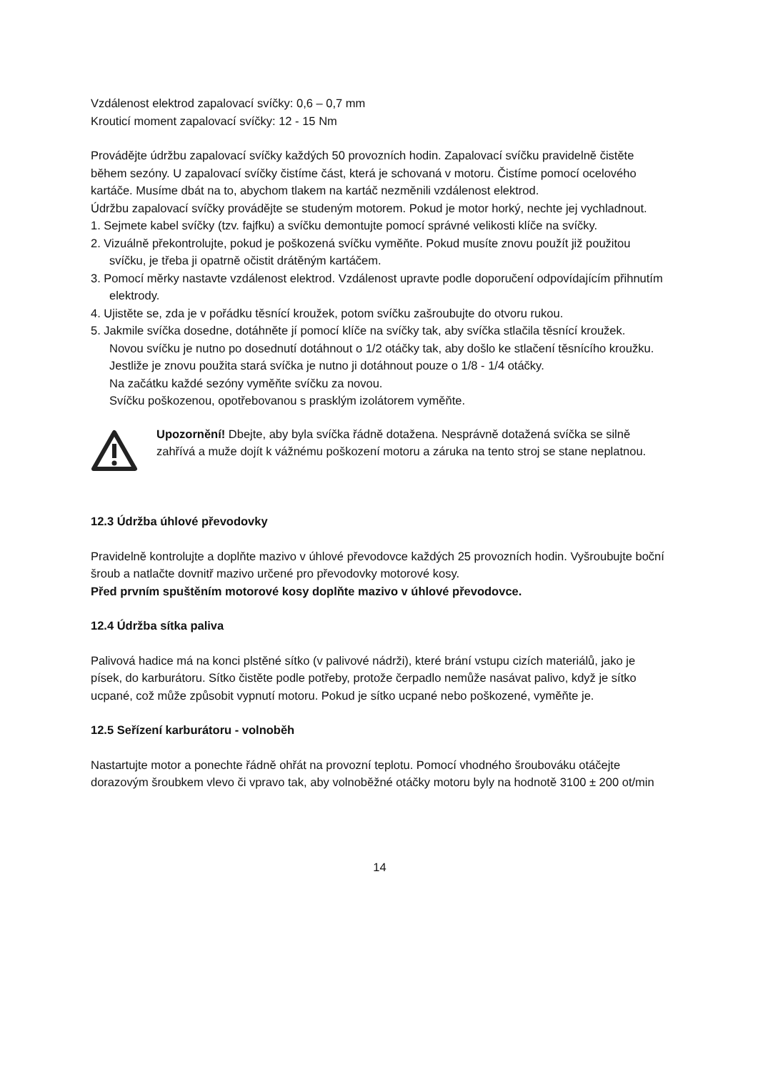Vzdálenost elektrod zapalovací svíčky: 0,6 – 0,7 mm
Krouticí moment zapalovací svíčky: 12 - 15 Nm
Provádějte údržbu zapalovací svíčky každých 50 provozních hodin. Zapalovací svíčku pravidelně čistěte během sezóny. U zapalovací svíčky čistíme část, která je schovaná v motoru. Čistíme pomocí ocelového kartáče. Musíme dbát na to, abychom tlakem na kartáč nezměnili vzdálenost elektrod.
Údržbu zapalovací svíčky provádějte se studeným motorem. Pokud je motor horký, nechte jej vychladnout.
1. Sejmete kabel svíčky (tzv. fajfku) a svíčku demontujte pomocí správné velikosti klíče na svíčky.
2. Vizuálně překontrolujte, pokud je poškozená svíčku vyměňte. Pokud musíte znovu použít již použitou svíčku, je třeba ji opatrně očistit drátěným kartáčem.
3. Pomocí měrky nastavte vzdálenost elektrod. Vzdálenost upravte podle doporučení odpovídajícím přihnutím elektrody.
4. Ujistěte se, zda je v pořádku těsnící kroužek, potom svíčku zašroubujte do otvoru rukou.
5. Jakmile svíčka dosedne, dotáhněte jí pomocí klíče na svíčky tak, aby svíčka stlačila těsnící kroužek.
Novou svíčku je nutno po dosednutí dotáhnout o 1/2 otáčky tak, aby došlo ke stlačení těsnícího kroužku.
Jestliže je znovu použita stará svíčka je nutno ji dotáhnout pouze o 1/8 - 1/4 otáčky.
Na začátku každé sezóny vyměňte svíčku za novou.
Svíčku poškozenou, opotřebovanou s prasklým izolátorem vyměňte.
Upozornění! Dbejte, aby byla svíčka řádně dotažena. Nesprávně dotažená svíčka se silně zahřívá a muže dojít k vážnému poškození motoru a záruka na tento stroj se stane neplatnou.
12.3 Údržba úhlové převodovky
Pravidelně kontrolujte a doplňte mazivo v úhlové převodovce každých 25 provozních hodin. Vyšroubujte boční šroub a natlačte dovnitř mazivo určené pro převodovky motorové kosy.
Před prvním spuštěním motorové kosy doplňte mazivo v úhlové převodovce.
12.4 Údržba sítka paliva
Palivová hadice má na konci plstěné sítko (v palivové nádrži), které brání vstupu cizích materiálů, jako je písek, do karburátoru. Sítko čistěte podle potřeby, protože čerpadlo nemůže nasávat palivo, když je sítko ucpané, což může způsobit vypnutí motoru. Pokud je sítko ucpané nebo poškozené, vyměňte je.
12.5 Seřízení karburátoru - volnoběh
Nastartujte motor a ponechte řádně ohřát na provozní teplotu. Pomocí vhodného šroubováku otáčejte dorazovým šroubkem vlevo či vpravo tak, aby volnoběžné otáčky motoru byly na hodnotě 3100 ± 200 ot/min
14